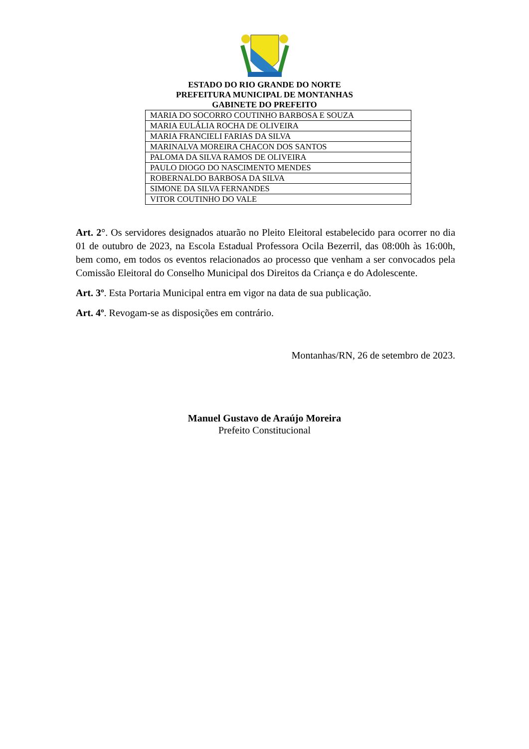ESTADO DO RIO GRANDE DO NORTE
PREFEITURA MUNICIPAL DE MONTANHAS
GABINETE DO PREFEITO
| MARIA DO SOCORRO COUTINHO BARBOSA E SOUZA |
| MARIA EULÁLIA ROCHA DE OLIVEIRA |
| MARIA FRANCIELI FARIAS DA SILVA |
| MARINALVA MOREIRA CHACON DOS SANTOS |
| PALOMA DA SILVA RAMOS DE OLIVEIRA |
| PAULO DIOGO DO NASCIMENTO MENDES |
| ROBERNALDO BARBOSA DA SILVA |
| SIMONE DA SILVA FERNANDES |
| VITOR COUTINHO DO VALE |
Art. 2°. Os servidores designados atuarão no Pleito Eleitoral estabelecido para ocorrer no dia 01 de outubro de 2023, na Escola Estadual Professora Ocila Bezerril, das 08:00h às 16:00h, bem como, em todos os eventos relacionados ao processo que venham a ser convocados pela Comissão Eleitoral do Conselho Municipal dos Direitos da Criança e do Adolescente.
Art. 3º. Esta Portaria Municipal entra em vigor na data de sua publicação.
Art. 4º. Revogam-se as disposições em contrário.
Montanhas/RN, 26 de setembro de 2023.
Manuel Gustavo de Araújo Moreira
Prefeito Constitucional